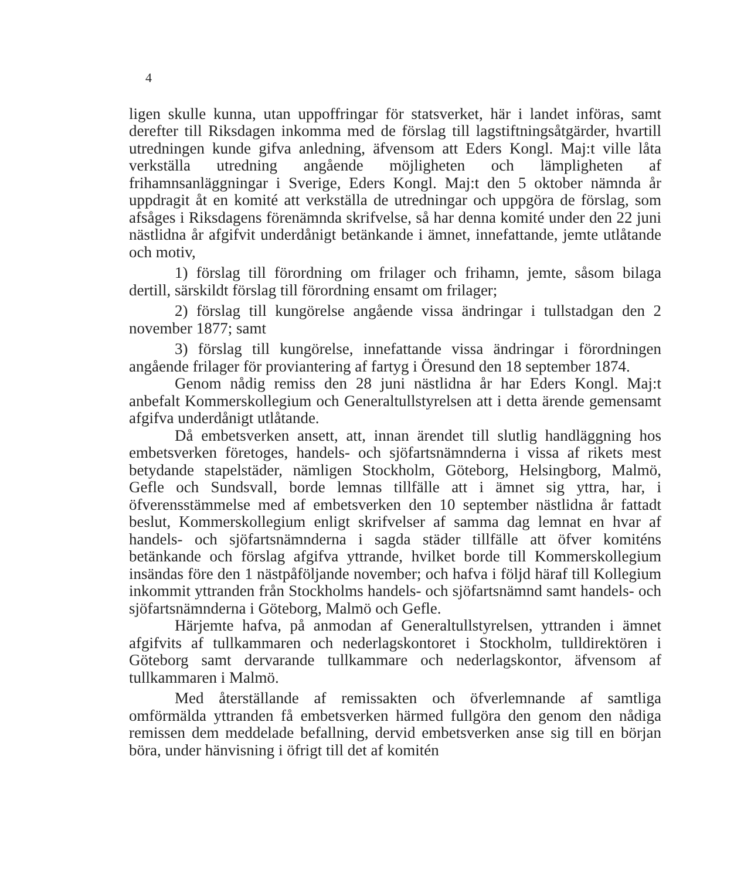4
ligen skulle kunna, utan uppoffringar för statsverket, här i landet införas, samt derefter till Riksdagen inkomma med de förslag till lagstiftningsåtgärder, hvartill utredningen kunde gifva anledning, äfvensom att Eders Kongl. Maj:t ville låta verkställa utredning angående möjligheten och lämpligheten af frihamnsanläggningar i Sverige, Eders Kongl. Maj:t den 5 oktober nämnda år uppdragit åt en komité att verkställa de utredningar och uppgöra de förslag, som afsåges i Riksdagens förenämnda skrifvelse, så har denna komité under den 22 juni nästlidna år afgifvit underdånigt betänkande i ämnet, innefattande, jemte utlåtande och motiv,
1) förslag till förordning om frilager och frihamn, jemte, såsom bilaga dertill, särskildt förslag till förordning ensamt om frilager;
2) förslag till kungörelse angående vissa ändringar i tullstadgan den 2 november 1877; samt
3) förslag till kungörelse, innefattande vissa ändringar i förordningen angående frilager för proviantering af fartyg i Öresund den 18 september 1874.
Genom nådig remiss den 28 juni nästlidna år har Eders Kongl. Maj:t anbefalt Kommerskollegium och Generaltullstyrelsen att i detta ärende gemensamt afgifva underdånigt utlåtande.
Då embetsverken ansett, att, innan ärendet till slutlig handläggning hos embetsverken företoges, handels- och sjöfartsnämnderna i vissa af rikets mest betydande stapelstäder, nämligen Stockholm, Göteborg, Helsingborg, Malmö, Gefle och Sundsvall, borde lemnas tillfälle att i ämnet sig yttra, har, i öfverensstämmelse med af embetsverken den 10 september nästlidna år fattadt beslut, Kommerskollegium enligt skrifvelser af samma dag lemnat en hvar af handels- och sjöfartsnämnderna i sagda städer tillfälle att öfver komiténs betänkande och förslag afgifva yttrande, hvilket borde till Kommerskollegium insändas före den 1 nästpåföljande november; och hafva i följd häraf till Kollegium inkommit yttranden från Stockholms handels- och sjöfartsnämnd samt handels- och sjöfartsnämnderna i Göteborg, Malmö och Gefle.
Härjemte hafva, på anmodan af Generaltullstyrelsen, yttranden i ämnet afgifvits af tullkammaren och nederlagskontoret i Stockholm, tulldirektören i Göteborg samt dervarande tullkammare och nederlagskontor, äfvensom af tullkammaren i Malmö.
Med återställande af remissakten och öfverlemnande af samtliga omförmälda yttranden få embetsverken härmed fullgöra den genom den nådiga remissen dem meddelade befallning, dervid embetsverken anse sig till en början böra, under hänvisning i öfrigt till det af komitén